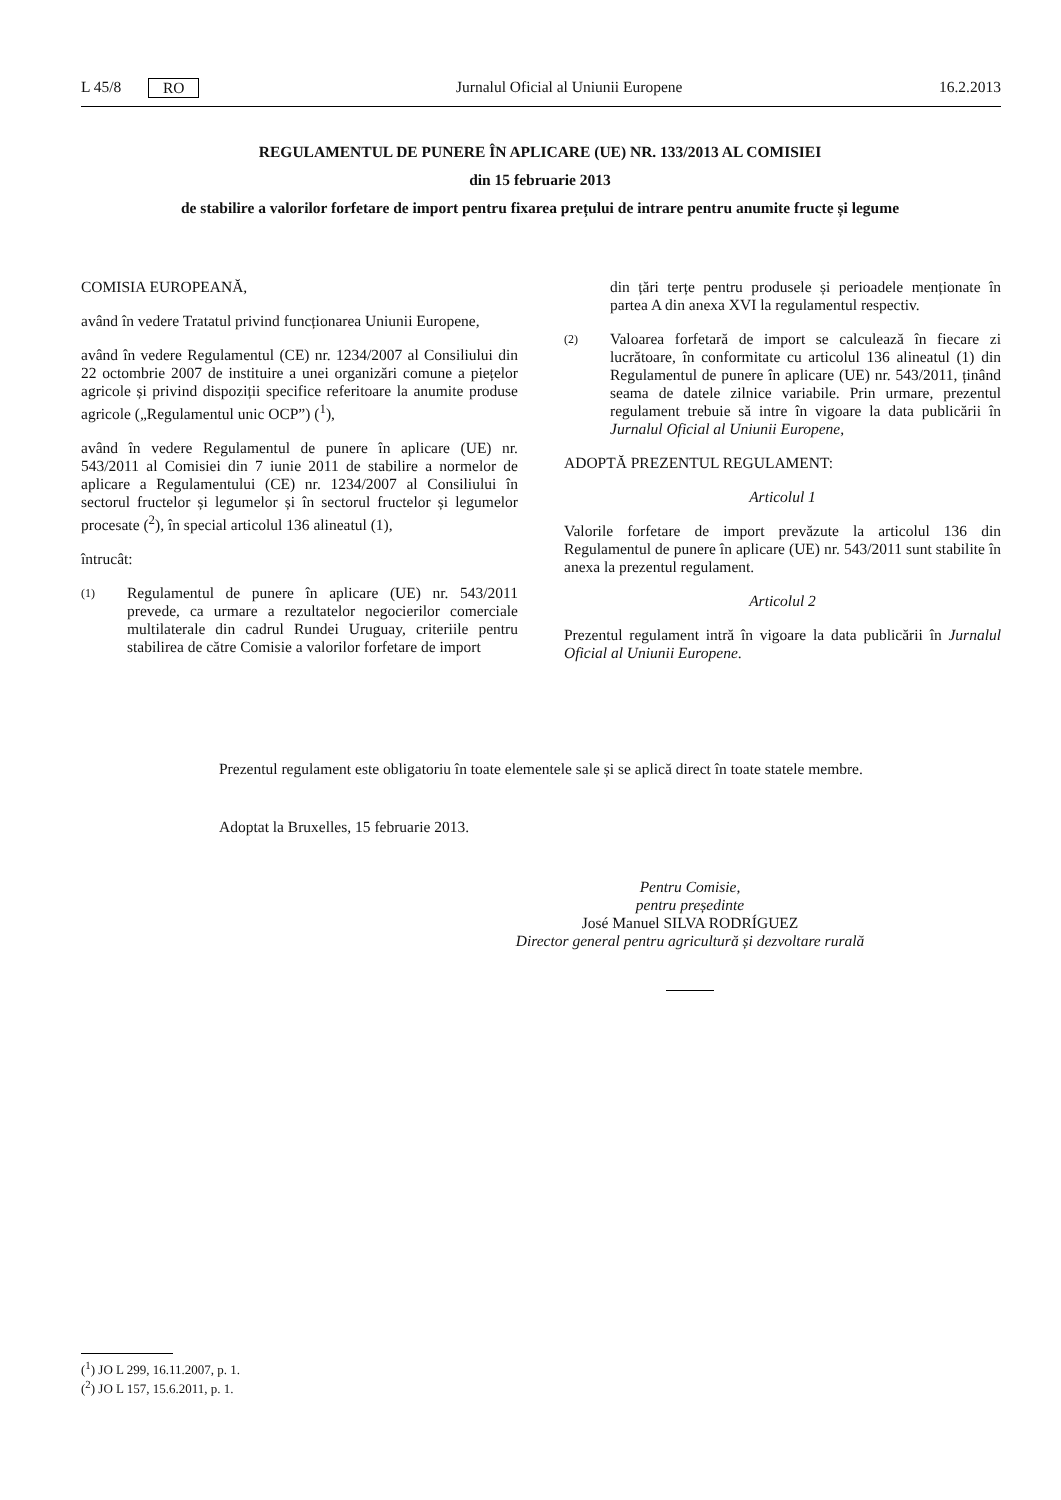L 45/8 RO Jurnalul Oficial al Uniunii Europene 16.2.2013
REGULAMENTUL DE PUNERE ÎN APLICARE (UE) NR. 133/2013 AL COMISIEI
din 15 februarie 2013
de stabilire a valorilor forfetare de import pentru fixarea prețului de intrare pentru anumite fructe și legume
COMISIA EUROPEANĂ,
având în vedere Tratatul privind funcționarea Uniunii Europene,
având în vedere Regulamentul (CE) nr. 1234/2007 al Consiliului din 22 octombrie 2007 de instituire a unei organizări comune a piețelor agricole și privind dispoziții specifice referitoare la anumite produse agricole („Regulamentul unic OCP”) (<sup>1</sup>),
având în vedere Regulamentul de punere în aplicare (UE) nr. 543/2011 al Comisiei din 7 iunie 2011 de stabilire a normelor de aplicare a Regulamentului (CE) nr. 1234/2007 al Consiliului în sectorul fructelor și legumelor și în sectorul fructelor și legumelor procesate (<sup>2</sup>), în special articolul 136 alineatul (1),
întrucât:
(1)
Regulamentul de punere în aplicare (UE) nr. 543/2011 prevede, ca urmare a rezultatelor negocierilor comerciale multilaterale din cadrul Rundei Uruguay, criteriile pentru stabilirea de către Comisie a valorilor forfetare de import
din țări terțe pentru produsele și perioadele menționate în partea A din anexa XVI la regulamentul respectiv.
(2)
Valoarea forfetară de import se calculează în fiecare zi lucrătoare, în conformitate cu articolul 136 alineatul (1) din Regulamentul de punere în aplicare (UE) nr. 543/2011, ținând seama de datele zilnice variabile. Prin urmare, prezentul regulament trebuie să intre în vigoare la data publicării în Jurnalul Oficial al Uniunii Europene,
ADOPTĂ PREZENTUL REGULAMENT:
Articolul 1
Valorile forfetare de import prevăzute la articolul 136 din Regulamentul de punere în aplicare (UE) nr. 543/2011 sunt stabilite în anexa la prezentul regulament.
Articolul 2
Prezentul regulament intră în vigoare la data publicării în Jurnalul Oficial al Uniunii Europene.
Prezentul regulament este obligatoriu în toate elementele sale și se aplică direct în toate statele membre.
Adoptat la Bruxelles, 15 februarie 2013.
Pentru Comisie,
pentru președinte
José Manuel SILVA RODRÍGUEZ
Director general pentru agricultură și dezvoltare rurală
(<sup>1</sup>) JO L 299, 16.11.2007, p. 1.
(<sup>2</sup>) JO L 157, 15.6.2011, p. 1.